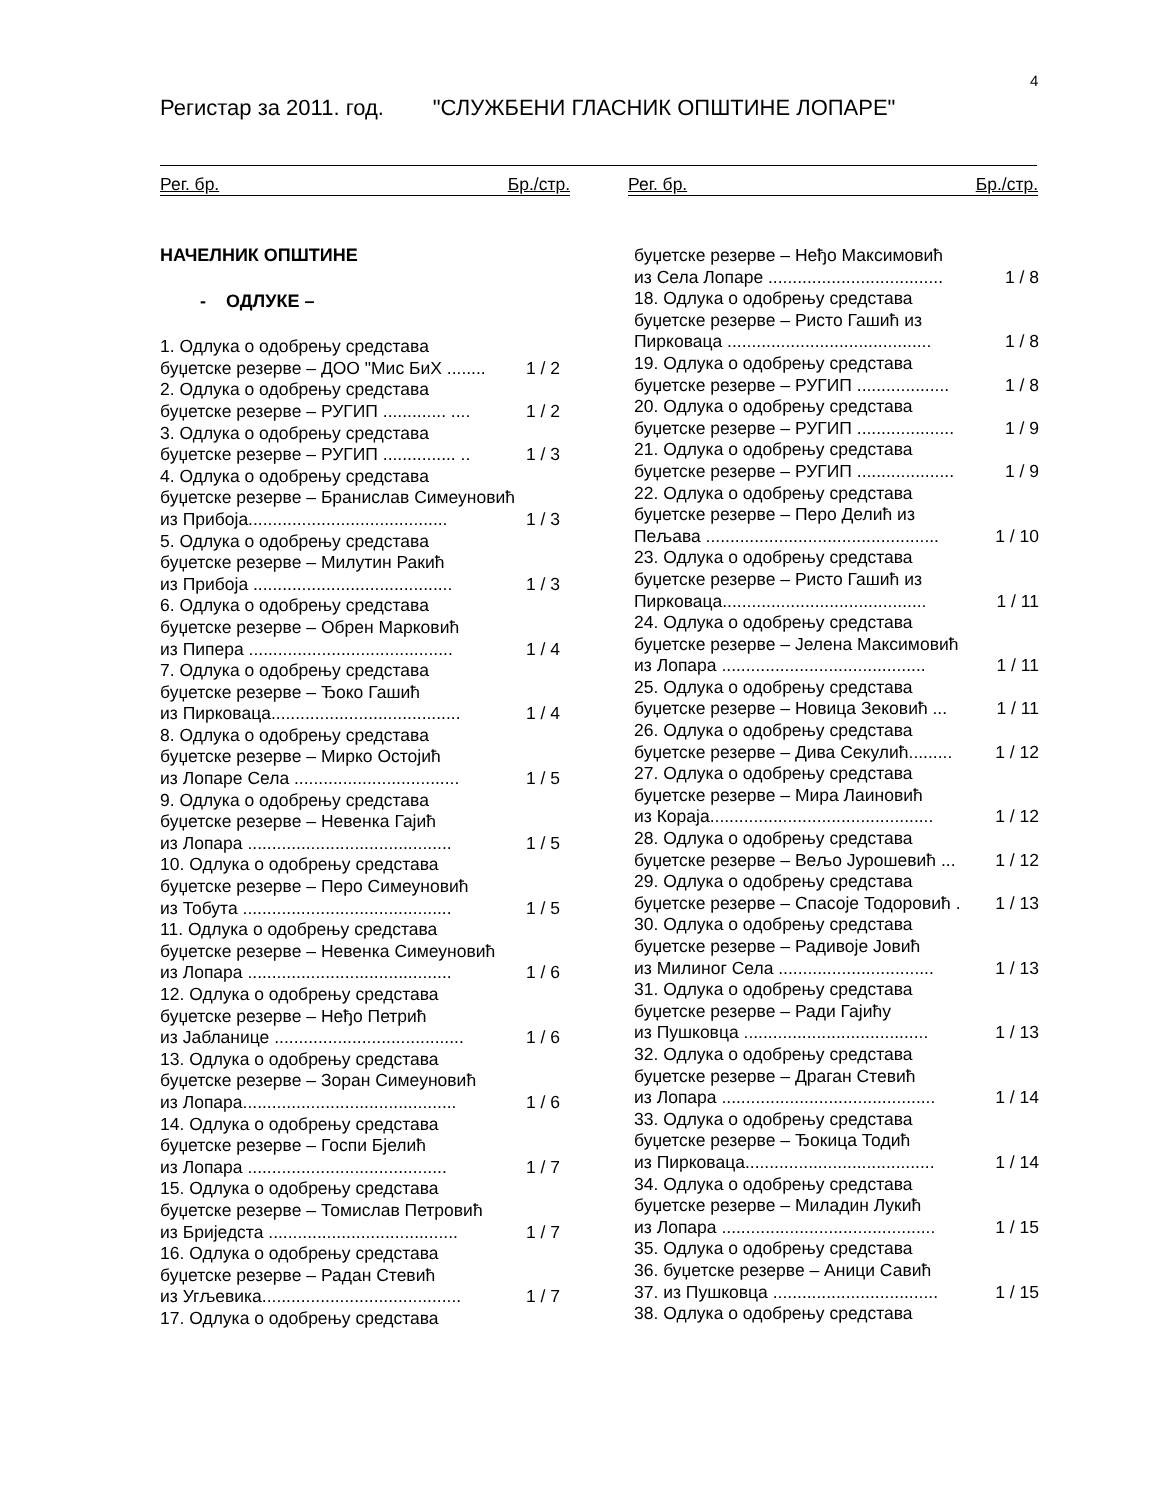4
Регистар за 2011. год. "СЛУЖБЕНИ ГЛАСНИК ОПШТИНЕ ЛОПАРЕ"
Рег. бр. Бр./стр. Рег. бр. Бр./стр.
НАЧЕЛНИК ОПШТИНЕ
- ОДЛУКЕ –
1. Одлука о одобрењу средстава
буџетске резерве – ДОО "Мис БиХ ........ 1 / 2
2. Одлука о одобрењу средстава
буџетске резерве – РУГИП ............. .... 1 / 2
3. Одлука о одобрењу средстава
буџетске резерве – РУГИП ............... .. 1 / 3
4. Одлука о одобрењу средстава
буџетске резерве – Бранислав Симеуновић
из Прибоја......................................... 1 / 3
5. Одлука о одобрењу средстава
буџетске резерве – Милутин Ракић
из Прибоја ......................................... 1 / 3
6. Одлука о одобрењу средстава
буџетске резерве – Обрен Марковић
из Пипера .......................................... 1 / 4
7. Одлука о одобрењу средстава
буџетске резерве – Ђоко Гашић
из Пирковаца....................................... 1 / 4
8. Одлука о одобрењу средстава
буџетске резерве – Мирко Остојић
из Лопаре Села .................................. 1 / 5
9. Одлука о одобрењу средстава
буџетске резерве – Невенка Гајић
из Лопара .......................................... 1 / 5
10. Одлука о одобрењу средстава
буџетске резерве – Перо Симеуновић
из Тобута ........................................... 1 / 5
11. Одлука о одобрењу средстава
буџетске резерве – Невенка Симеуновић
из Лопара .......................................... 1 / 6
12. Одлука о одобрењу средстава
буџетске резерве – Неђо Петрић
из Јабланице ....................................... 1 / 6
13. Одлука о одобрењу средстава
буџетске резерве – Зоран Симеуновић
из Лопара............................................ 1 / 6
14. Одлука о одобрењу средстава
буџетске резерве – Госпи Бјелић
из Лопара ......................................... 1 / 7
15. Одлука о одобрењу средстава
буџетске резерве – Томислав Петровић
из Бриједста ....................................... 1 / 7
16. Одлука о одобрењу средстава
буџетске резерве – Радан Стевић
из Угљевика......................................... 1 / 7
17. Одлука о одобрењу средстава
буџетске резерве – Неђо Максимовић
из Села Лопаре .................................... 1 / 8
18. Одлука о одобрењу средстава
буџетске резерве – Ристо Гашић из
Пирковаца .......................................... 1 / 8
19. Одлука о одобрењу средстава
буџетске резерве – РУГИП ................... 1 / 8
20. Одлука о одобрењу средстава
буџетске резерве – РУГИП .................... 1 / 9
21. Одлука о одобрењу средстава
буџетске резерве – РУГИП .................... 1 / 9
22. Одлука о одобрењу средстава
буџетске резерве – Перо Делић из
Пељава ................................................ 1 / 10
23. Одлука о одобрењу средстава
буџетске резерве – Ристо Гашић из
Пирковаца.......................................... 1 / 11
24. Одлука о одобрењу средстава
буџетске резерве – Јелена Максимовић
из Лопара .......................................... 1 / 11
25. Одлука о одобрењу средстава
буџетске резерве – Новица Зековић ... 1 / 11
26. Одлука о одобрењу средстава
буџетске резерве – Дива Секулић......... 1 / 12
27. Одлука о одобрењу средстава
буџетске резерве – Мира Лаиновић
из Кораја.............................................. 1 / 12
28. Одлука о одобрењу средстава
буџетске резерве – Вељо Јурошевић ... 1 / 12
29. Одлука о одобрењу средстава
буџетске резерве – Спасоје Тодоровић . 1 / 13
30. Одлука о одобрењу средстава
буџетске резерве – Радивоје Јовић
из Милиног Села ................................ 1 / 13
31. Одлука о одобрењу средстава
буџетске резерве – Ради Гајићу
из Пушковца ...................................... 1 / 13
32. Одлука о одобрењу средстава
буџетске резерве – Драган Стевић
из Лопара ............................................ 1 / 14
33. Одлука о одобрењу средстава
буџетске резерве – Ђокица Тодић
из Пирковаца....................................... 1 / 14
34. Одлука о одобрењу средстава
буџетске резерве – Миладин Лукић
из Лопара ............................................ 1 / 15
35. Одлука о одобрењу средстава
36. буџетске резерве – Аници Савић
37. из Пушковца .................................. 1 / 15
38. Одлука о одобрењу средстава